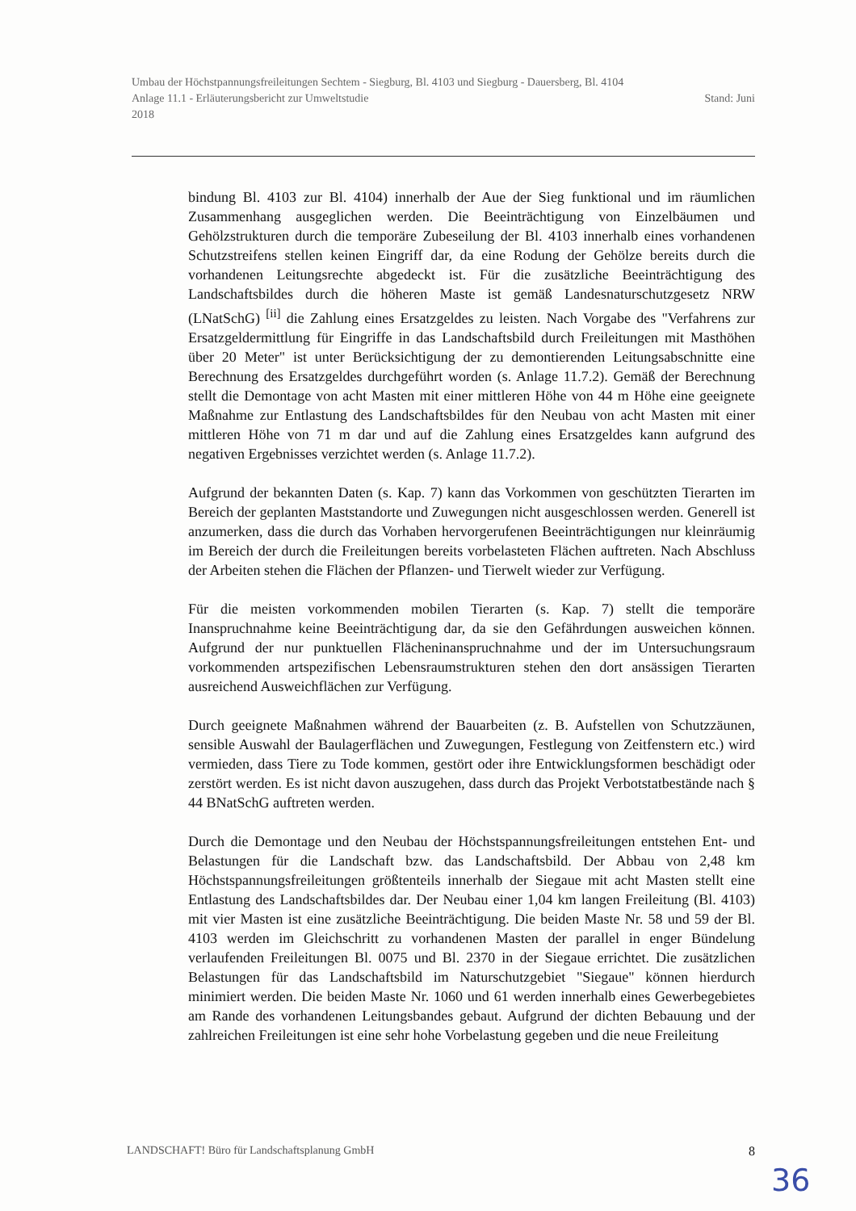Umbau der Höchstpannungsfreileitungen Sechtem - Siegburg, Bl. 4103 und Siegburg - Dauersberg, Bl. 4104
Anlage 11.1 - Erläuterungsbericht zur Umweltstudie Stand: Juni
2018
bindung Bl. 4103 zur Bl. 4104) innerhalb der Aue der Sieg funktional und im räumlichen Zusammenhang ausgeglichen werden. Die Beeinträchtigung von Einzelbäumen und Gehölzstrukturen durch die temporäre Zubeseilung der Bl. 4103 innerhalb eines vorhandenen Schutzstreifens stellen keinen Eingriff dar, da eine Rodung der Gehölze bereits durch die vorhandenen Leitungsrechte abgedeckt ist. Für die zusätzliche Beeinträchtigung des Landschaftsbildes durch die höheren Maste ist gemäß Landesnaturschutzgesetz NRW (LNatSchG) <sup>[ii]</sup> die Zahlung eines Ersatzgeldes zu leisten. Nach Vorgabe des "Verfahrens zur Ersatzgeldermittlung für Eingriffe in das Landschaftsbild durch Freileitungen mit Masthöhen über 20 Meter" ist unter Berücksichtigung der zu demontierenden Leitungsabschnitte eine Berechnung des Ersatzgeldes durchgeführt worden (s. Anlage 11.7.2). Gemäß der Berechnung stellt die Demontage von acht Masten mit einer mittleren Höhe von 44 m Höhe eine geeignete Maßnahme zur Entlastung des Landschaftsbildes für den Neubau von acht Masten mit einer mittleren Höhe von 71 m dar und auf die Zahlung eines Ersatzgeldes kann aufgrund des negativen Ergebnisses verzichtet werden (s. Anlage 11.7.2).
Aufgrund der bekannten Daten (s. Kap. 7) kann das Vorkommen von geschützten Tierarten im Bereich der geplanten Maststandorte und Zuwegungen nicht ausgeschlossen werden. Generell ist anzumerken, dass die durch das Vorhaben hervorgerufenen Beeinträchtigungen nur kleinräumig im Bereich der durch die Freileitungen bereits vorbelasteten Flächen auftreten. Nach Abschluss der Arbeiten stehen die Flächen der Pflanzen- und Tierwelt wieder zur Verfügung.
Für die meisten vorkommenden mobilen Tierarten (s. Kap. 7) stellt die temporäre Inanspruchnahme keine Beeinträchtigung dar, da sie den Gefährdungen ausweichen können. Aufgrund der nur punktuellen Flächeninanspruchnahme und der im Untersuchungsraum vorkommenden artspezifischen Lebensraumstrukturen stehen den dort ansässigen Tierarten ausreichend Ausweichflächen zur Verfügung.
Durch geeignete Maßnahmen während der Bauarbeiten (z. B. Aufstellen von Schutzzäunen, sensible Auswahl der Baulagerflächen und Zuwegungen, Festlegung von Zeitfenstern etc.) wird vermieden, dass Tiere zu Tode kommen, gestört oder ihre Entwicklungsformen beschädigt oder zerstört werden. Es ist nicht davon auszugehen, dass durch das Projekt Verbotstatbestände nach § 44 BNatSchG auftreten werden.
Durch die Demontage und den Neubau der Höchstspannungsfreileitungen entstehen Ent- und Belastungen für die Landschaft bzw. das Landschaftsbild. Der Abbau von 2,48 km Höchstspannungsfreileitungen größtenteils innerhalb der Siegaue mit acht Masten stellt eine Entlastung des Landschaftsbildes dar. Der Neubau einer 1,04 km langen Freileitung (Bl. 4103) mit vier Masten ist eine zusätzliche Beeinträchtigung. Die beiden Maste Nr. 58 und 59 der Bl. 4103 werden im Gleichschritt zu vorhandenen Masten der parallel in enger Bündelung verlaufenden Freileitungen Bl. 0075 und Bl. 2370 in der Siegaue errichtet. Die zusätzlichen Belastungen für das Landschaftsbild im Naturschutzgebiet "Siegaue" können hierdurch minimiert werden. Die beiden Maste Nr. 1060 und 61 werden innerhalb eines Gewerbegebietes am Rande des vorhandenen Leitungsbandes gebaut. Aufgrund der dichten Bebauung und der zahlreichen Freileitungen ist eine sehr hohe Vorbelastung gegeben und die neue Freileitung
LANDSCHAFT! Büro für Landschaftsplanung GmbH 8
36